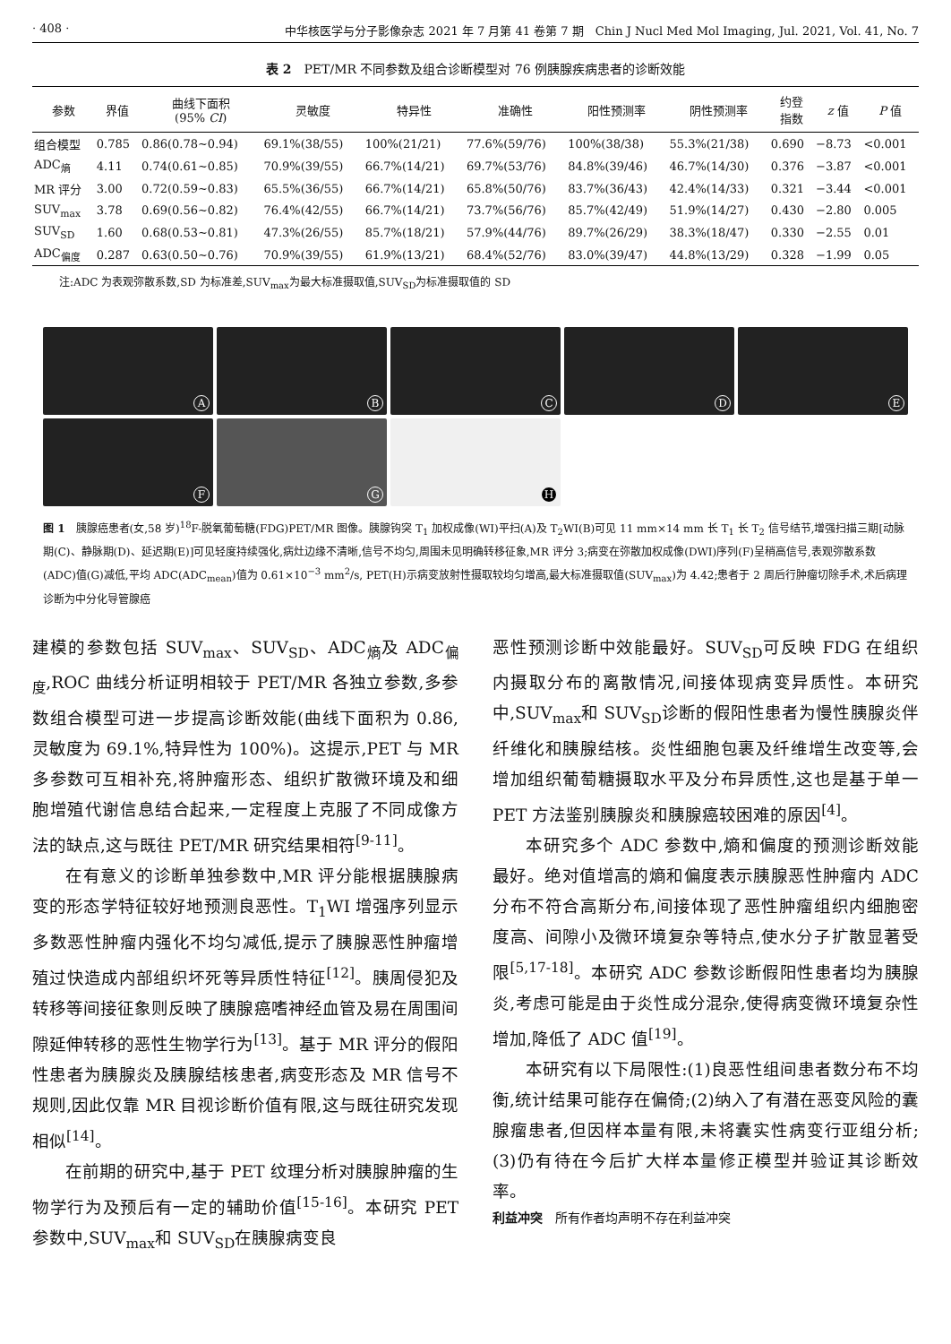· 408 · 中华核医学与分子影像杂志 2021 年 7 月第 41 卷第 7 期　Chin J Nucl Med Mol Imaging, Jul. 2021, Vol. 41, No. 7
表 2　PET/MR 不同参数及组合诊断模型对 76 例胰腺疾病患者的诊断效能
| 参数 | 界值 | 曲线下面积 (95% CI ) | 灵敏度 | 特异性 | 准确性 | 阳性预测率 | 阴性预测率 | 约登 指数 | z 值 | P 值 |
| --- | --- | --- | --- | --- | --- | --- | --- | --- | --- | --- |
| 组合模型 | 0.785 | 0.86(0.78~0.94) | 69.1%(38/55) | 100%(21/21) | 77.6%(59/76) | 100%(38/38) | 55.3%(21/38) | 0.690 | −8.73 | <0.001 |
| ADC<sub>熵</sub> | 4.11 | 0.74(0.61~0.85) | 70.9%(39/55) | 66.7%(14/21) | 69.7%(53/76) | 84.8%(39/46) | 46.7%(14/30) | 0.376 | −3.87 | <0.001 |
| MR 评分 | 3.00 | 0.72(0.59~0.83) | 65.5%(36/55) | 66.7%(14/21) | 65.8%(50/76) | 83.7%(36/43) | 42.4%(14/33) | 0.321 | −3.44 | <0.001 |
| SUV<sub>max</sub> | 3.78 | 0.69(0.56~0.82) | 76.4%(42/55) | 66.7%(14/21) | 73.7%(56/76) | 85.7%(42/49) | 51.9%(14/27) | 0.430 | −2.80 | 0.005 |
| SUV<sub>SD</sub> | 1.60 | 0.68(0.53~0.81) | 47.3%(26/55) | 85.7%(18/21) | 57.9%(44/76) | 89.7%(26/29) | 38.3%(18/47) | 0.330 | −2.55 | 0.01 |
| ADC<sub>偏度</sub> | 0.287 | 0.63(0.50~0.76) | 70.9%(39/55) | 61.9%(13/21) | 68.4%(52/76) | 83.0%(39/47) | 44.8%(13/29) | 0.328 | −1.99 | 0.05 |
注:ADC 为表观弥散系数,SD 为标准差,SUV<sub>max</sub>为最大标准摄取值,SUV<sub>SD</sub>为标准摄取值的 SD
A
B
C
D
E
F
G
H
图 1　胰腺癌患者(女,58 岁)<sup>18</sup>F-脱氧葡萄糖(FDG)PET/MR 图像。胰腺钩突 T<sub>1</sub> 加权成像(WI)平扫(A)及 T<sub>2</sub>WI(B)可见 11 mm×14 mm 长 T<sub>1</sub> 长 T<sub>2</sub> 信号结节,增强扫描三期[动脉期(C)、静脉期(D)、延迟期(E)]可见轻度持续强化,病灶边缘不清晰,信号不均匀,周围未见明确转移征象,MR 评分 3;病变在弥散加权成像(DWI)序列(F)呈稍高信号,表观弥散系数(ADC)值(G)减低,平均 ADC(ADC<sub>mean</sub>)值为 0.61×10<sup>−3</sup> mm<sup>2</sup>/s, PET(H)示病变放射性摄取较均匀增高,最大标准摄取值(SUV<sub>max</sub>)为 4.42;患者于 2 周后行肿瘤切除手术,术后病理诊断为中分化导管腺癌
建模的参数包括 SUV<sub>max</sub>、SUV<sub>SD</sub>、ADC<sub>熵</sub>及 ADC<sub>偏度</sub>,ROC 曲线分析证明相较于 PET/MR 各独立参数,多参数组合模型可进一步提高诊断效能(曲线下面积为 0.86,灵敏度为 69.1%,特异性为 100%)。这提示,PET 与 MR 多参数可互相补充,将肿瘤形态、组织扩散微环境及和细胞增殖代谢信息结合起来,一定程度上克服了不同成像方法的缺点,这与既往 PET/MR 研究结果相符<sup>[9-11]</sup>。
在有意义的诊断单独参数中,MR 评分能根据胰腺病变的形态学特征较好地预测良恶性。T<sub>1</sub>WI 增强序列显示多数恶性肿瘤内强化不均匀减低,提示了胰腺恶性肿瘤增殖过快造成内部组织坏死等异质性特征<sup>[12]</sup>。胰周侵犯及转移等间接征象则反映了胰腺癌嗜神经血管及易在周围间隙延伸转移的恶性生物学行为<sup>[13]</sup>。基于 MR 评分的假阳性患者为胰腺炎及胰腺结核患者,病变形态及 MR 信号不规则,因此仅靠 MR 目视诊断价值有限,这与既往研究发现相似<sup>[14]</sup>。
在前期的研究中,基于 PET 纹理分析对胰腺肿瘤的生物学行为及预后有一定的辅助价值<sup>[15-16]</sup>。本研究 PET 参数中,SUV<sub>max</sub>和 SUV<sub>SD</sub>在胰腺病变良
恶性预测诊断中效能最好。SUV<sub>SD</sub>可反映 FDG 在组织内摄取分布的离散情况,间接体现病变异质性。本研究中,SUV<sub>max</sub>和 SUV<sub>SD</sub>诊断的假阳性患者为慢性胰腺炎伴纤维化和胰腺结核。炎性细胞包裹及纤维增生改变等,会增加组织葡萄糖摄取水平及分布异质性,这也是基于单一 PET 方法鉴别胰腺炎和胰腺癌较困难的原因<sup>[4]</sup>。
本研究多个 ADC 参数中,熵和偏度的预测诊断效能最好。绝对值增高的熵和偏度表示胰腺恶性肿瘤内 ADC 分布不符合高斯分布,间接体现了恶性肿瘤组织内细胞密度高、间隙小及微环境复杂等特点,使水分子扩散显著受限<sup>[5,17-18]</sup>。本研究 ADC 参数诊断假阳性患者均为胰腺炎,考虑可能是由于炎性成分混杂,使得病变微环境复杂性增加,降低了 ADC 值<sup>[19]</sup>。
本研究有以下局限性:(1)良恶性组间患者数分布不均衡,统计结果可能存在偏倚;(2)纳入了有潜在恶变风险的囊腺瘤患者,但因样本量有限,未将囊实性病变行亚组分析;(3)仍有待在今后扩大样本量修正模型并验证其诊断效率。
利益冲突　所有作者均声明不存在利益冲突